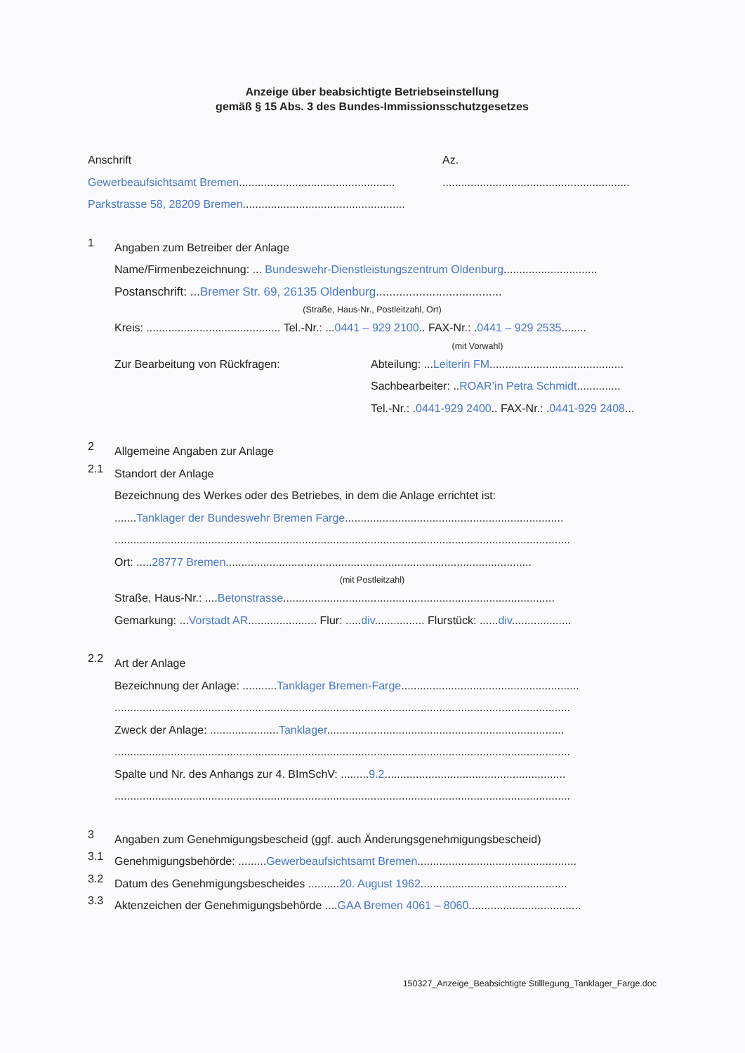Anzeige über beabsichtigte Betriebseinstellung
gemäß § 15 Abs. 3 des Bundes-Immissionsschutzgesetzes
Anschrift Az.
Gewerbeaufsichtsamt Bremen.................................................. ............................................................
Parkstrasse 58, 28209 Bremen....................................................
1
Angaben zum Betreiber der Anlage
Name/Firmenbezeichnung: ... Bundeswehr-Dienstleistungszentrum Oldenburg..............................
Postanschrift: ...Bremer Str. 69, 26135 Oldenburg......................................
(Straße, Haus-Nr., Postleitzahl, Ort)
Kreis: ........................................... Tel.-Nr.: ...0441 – 929 2100.. FAX-Nr.: .0441 – 929 2535........
(mit Vorwahl)
Zur Bearbeitung von Rückfragen: Abteilung: ...Leiterin FM...........................................
Sachbearbeiter: ..ROAR’in Petra Schmidt..............
Tel.-Nr.: .0441-929 2400.. FAX-Nr.: .0441-929 2408...
2
Allgemeine Angaben zur Anlage
2.1
Standort der Anlage
Bezeichnung des Werkes oder des Betriebes, in dem die Anlage errichtet ist:
.......Tanklager der Bundeswehr Bremen Farge......................................................................
..................................................................................................................................................
Ort: .....28777 Bremen..................................................................................................
(mit Postleitzahl)
Straße, Haus-Nr.: ....Betonstrasse.......................................................................................
Gemarkung: ...Vorstadt AR...................... Flur: .....div................ Flurstück: ......div...................
2.2
Art der Anlage
Bezeichnung der Anlage: ...........Tanklager Bremen-Farge.........................................................
..................................................................................................................................................
Zweck der Anlage: ......................Tanklager............................................................................
..................................................................................................................................................
Spalte und Nr. des Anhangs zur 4. BImSchV: .........9.2..........................................................
..................................................................................................................................................
3
Angaben zum Genehmigungsbescheid (ggf. auch Änderungsgenehmigungsbescheid)
3.1
Genehmigungsbehörde: .........Gewerbeaufsichtsamt Bremen...................................................
3.2
Datum des Genehmigungsbescheides ..........20. August 1962...............................................
3.3
Aktenzeichen der Genehmigungsbehörde ....GAA Bremen 4061 – 8060....................................
150327_Anzeige_Beabsichtigte Stilllegung_Tanklager_Farge.doc